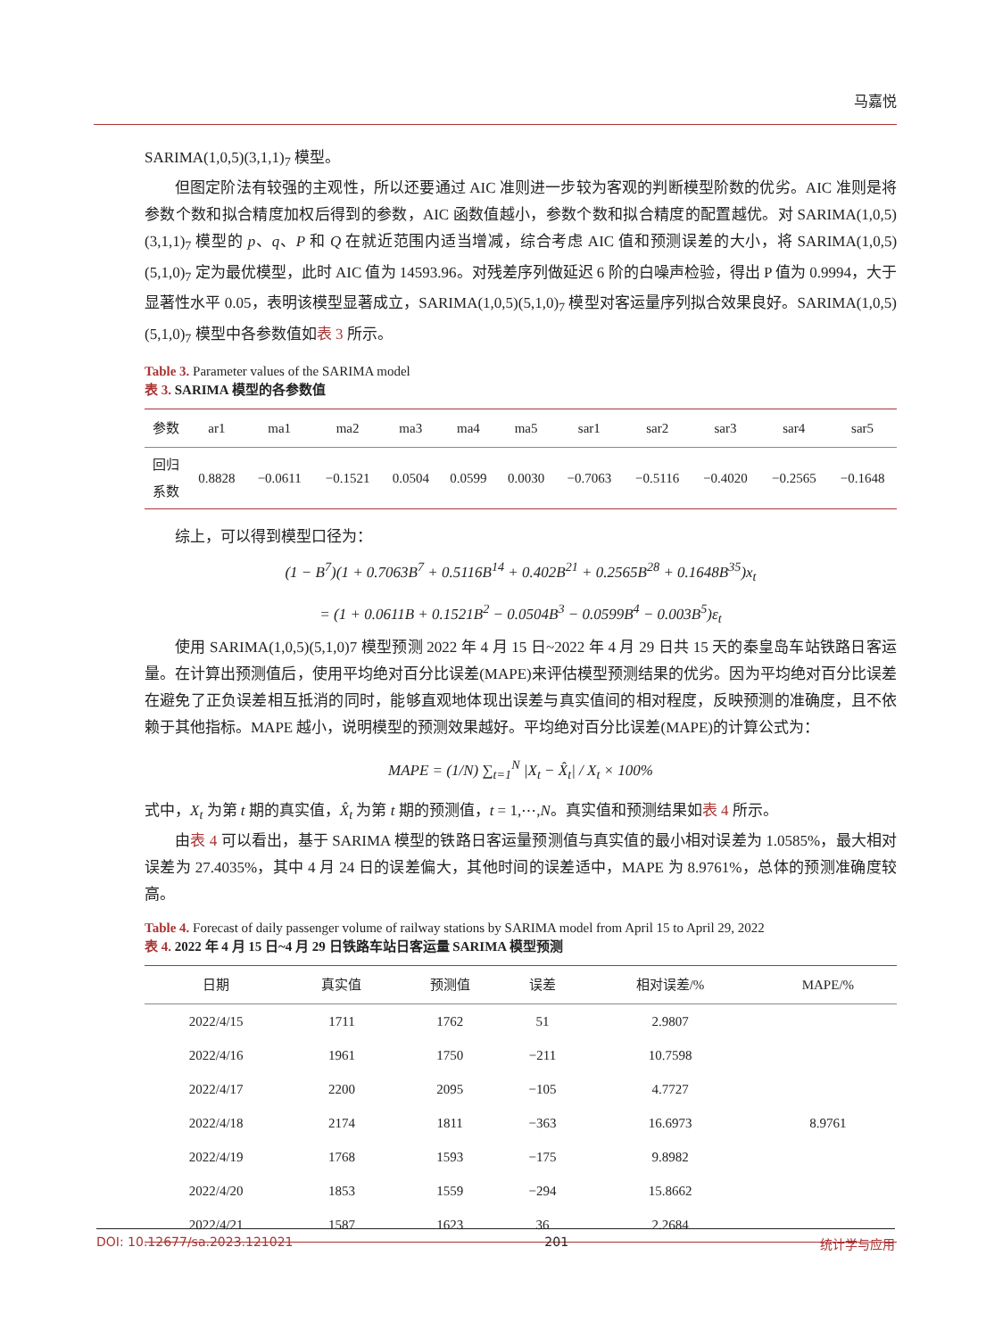马嘉悦
SARIMA(1,0,5)(3,1,1)<sub>7</sub> 模型。
但图定阶法有较强的主观性，所以还要通过 AIC 准则进一步较为客观的判断模型阶数的优劣。AIC 准则是将参数个数和拟合精度加权后得到的参数，AIC 函数值越小，参数个数和拟合精度的配置越优。对 SARIMA(1,0,5)(3,1,1)<sub>7</sub> 模型的 p、q、P 和 Q 在就近范围内适当增减，综合考虑 AIC 值和预测误差的大小，将 SARIMA(1,0,5)(5,1,0)<sub>7</sub> 定为最优模型，此时 AIC 值为 14593.96。对残差序列做延迟 6 阶的白噪声检验，得出 P 值为 0.9994，大于显著性水平 0.05，表明该模型显著成立，SARIMA(1,0,5)(5,1,0)<sub>7</sub> 模型对客运量序列拟合效果良好。SARIMA(1,0,5)(5,1,0)<sub>7</sub> 模型中各参数值如表 3 所示。
Table 3. Parameter values of the SARIMA model
表 3. SARIMA 模型的各参数值
| 参数 | ar1 | ma1 | ma2 | ma3 | ma4 | ma5 | sar1 | sar2 | sar3 | sar4 | sar5 |
| --- | --- | --- | --- | --- | --- | --- | --- | --- | --- | --- | --- |
| 回归 系数 | 0.8828 | −0.0611 | −0.1521 | 0.0504 | 0.0599 | 0.0030 | −0.7063 | −0.5116 | −0.4020 | −0.2565 | −0.1648 |
综上，可以得到模型口径为：
(1 − B<sup>7</sup>)(1 + 0.7063B<sup>7</sup> + 0.5116B<sup>14</sup> + 0.402B<sup>21</sup> + 0.2565B<sup>28</sup> + 0.1648B<sup>35</sup>)x<sub>t</sub>
= (1 + 0.0611B + 0.1521B<sup>2</sup> − 0.0504B<sup>3</sup> − 0.0599B<sup>4</sup> − 0.003B<sup>5</sup>)ε<sub>t</sub>
使用 SARIMA(1,0,5)(5,1,0)7 模型预测 2022 年 4 月 15 日~2022 年 4 月 29 日共 15 天的秦皇岛车站铁路日客运量。在计算出预测值后，使用平均绝对百分比误差(MAPE)来评估模型预测结果的优劣。因为平均绝对百分比误差在避免了正负误差相互抵消的同时，能够直观地体现出误差与真实值间的相对程度，反映预测的准确度，且不依赖于其他指标。MAPE 越小，说明模型的预测效果越好。平均绝对百分比误差(MAPE)的计算公式为：
MAPE = (1/N) ∑<sub>t=1</sub><sup>N</sup> |X<sub>t</sub> − X̂<sub>t</sub>| / X<sub>t</sub> × 100%
式中，X<sub>t</sub> 为第 t 期的真实值，X̂<sub>t</sub> 为第 t 期的预测值，t = 1,⋯,N。真实值和预测结果如表 4 所示。
由表 4 可以看出，基于 SARIMA 模型的铁路日客运量预测值与真实值的最小相对误差为 1.0585%，最大相对误差为 27.4035%，其中 4 月 24 日的误差偏大，其他时间的误差适中，MAPE 为 8.9761%，总体的预测准确度较高。
Table 4. Forecast of daily passenger volume of railway stations by SARIMA model from April 15 to April 29, 2022
表 4. 2022 年 4 月 15 日~4 月 29 日铁路车站日客运量 SARIMA 模型预测
| 日期 | 真实值 | 预测值 | 误差 | 相对误差/% | MAPE/% |
| --- | --- | --- | --- | --- | --- |
| 2022/4/15 | 1711 | 1762 | 51 | 2.9807 | 8.9761 |
| 2022/4/16 | 1961 | 1750 | −211 | 10.7598 | |
| 2022/4/17 | 2200 | 2095 | −105 | 4.7727 | |
| 2022/4/18 | 2174 | 1811 | −363 | 16.6973 | |
| 2022/4/19 | 1768 | 1593 | −175 | 9.8982 | |
| 2022/4/20 | 1853 | 1559 | −294 | 15.8662 | |
| 2022/4/21 | 1587 | 1623 | 36 | 2.2684 | |
DOI: 10.12677/sa.2023.121021 201 统计学与应用